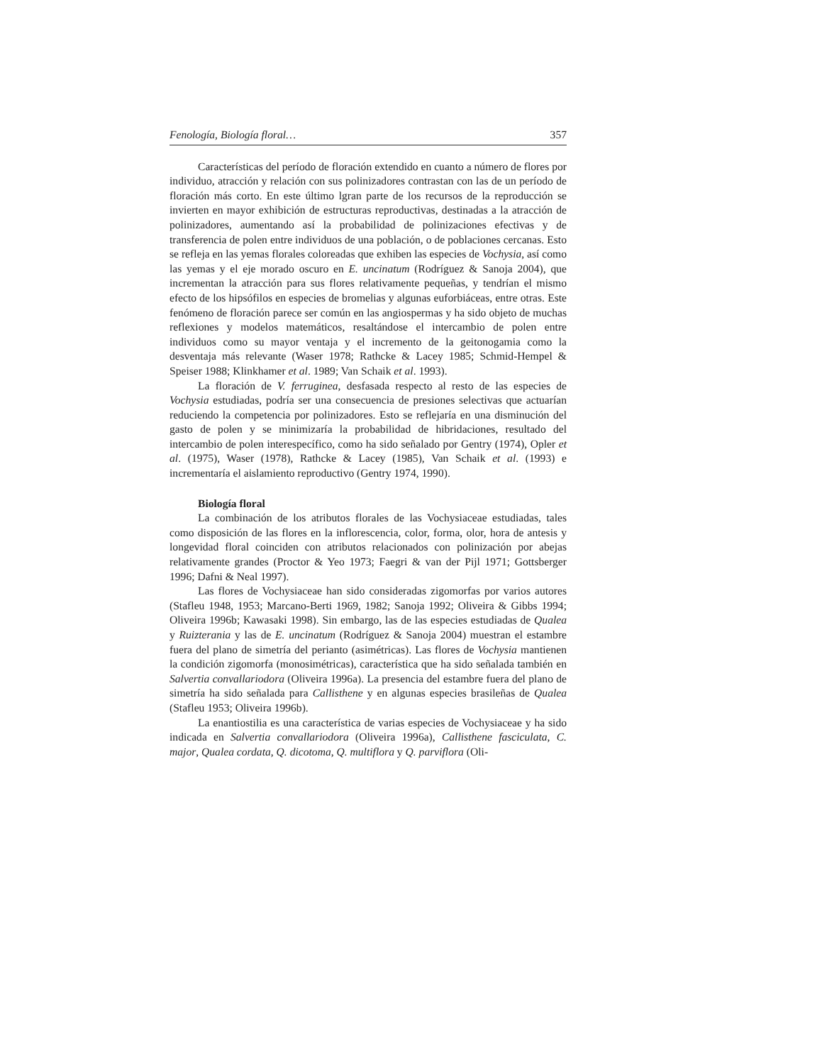Fenología, Biología floral… 357
Características del período de floración extendido en cuanto a número de flores por individuo, atracción y relación con sus polinizadores contrastan con las de un período de floración más corto. En este último lgran parte de los recursos de la reproducción se invierten en mayor exhibición de estructuras reproductivas, destinadas a la atracción de polinizadores, aumentando así la probabilidad de polinizaciones efectivas y de transferencia de polen entre individuos de una población, o de poblaciones cercanas. Esto se refleja en las yemas florales coloreadas que exhiben las especies de Vochysia, así como las yemas y el eje morado oscuro en E. uncinatum (Rodríguez & Sanoja 2004), que incrementan la atracción para sus flores relativamente pequeñas, y tendrían el mismo efecto de los hipsófilos en especies de bromelias y algunas euforbiáceas, entre otras. Este fenómeno de floración parece ser común en las angiospermas y ha sido objeto de muchas reflexiones y modelos matemáticos, resaltándose el intercambio de polen entre individuos como su mayor ventaja y el incremento de la geitonogamia como la desventaja más relevante (Waser 1978; Rathcke & Lacey 1985; Schmid-Hempel & Speiser 1988; Klinkhamer et al. 1989; Van Schaik et al. 1993).
La floración de V. ferruginea, desfasada respecto al resto de las especies de Vochysia estudiadas, podría ser una consecuencia de presiones selectivas que actuarían reduciendo la competencia por polinizadores. Esto se reflejaría en una disminución del gasto de polen y se minimizaría la probabilidad de hibridaciones, resultado del intercambio de polen interespecífico, como ha sido señalado por Gentry (1974), Opler et al. (1975), Waser (1978), Rathcke & Lacey (1985), Van Schaik et al. (1993) e incrementaría el aislamiento reproductivo (Gentry 1974, 1990).
Biología floral
La combinación de los atributos florales de las Vochysiaceae estudiadas, tales como disposición de las flores en la inflorescencia, color, forma, olor, hora de antesis y longevidad floral coinciden con atributos relacionados con polinización por abejas relativamente grandes (Proctor & Yeo 1973; Faegri & van der Pijl 1971; Gottsberger 1996; Dafni & Neal 1997).
Las flores de Vochysiaceae han sido consideradas zigomorfas por varios autores (Stafleu 1948, 1953; Marcano-Berti 1969, 1982; Sanoja 1992; Oliveira & Gibbs 1994; Oliveira 1996b; Kawasaki 1998). Sin embargo, las de las especies estudiadas de Qualea y Ruizterania y las de E. uncinatum (Rodríguez & Sanoja 2004) muestran el estambre fuera del plano de simetría del perianto (asimétricas). Las flores de Vochysia mantienen la condición zigomorfa (monosimétricas), característica que ha sido señalada también en Salvertia convallariodora (Oliveira 1996a). La presencia del estambre fuera del plano de simetría ha sido señalada para Callisthene y en algunas especies brasileñas de Qualea (Stafleu 1953; Oliveira 1996b).
La enantiostilia es una característica de varias especies de Vochysiaceae y ha sido indicada en Salvertia convallariodora (Oliveira 1996a), Callisthene fasciculata, C. major, Qualea cordata, Q. dicotoma, Q. multiflora y Q. parviflora (Oli-